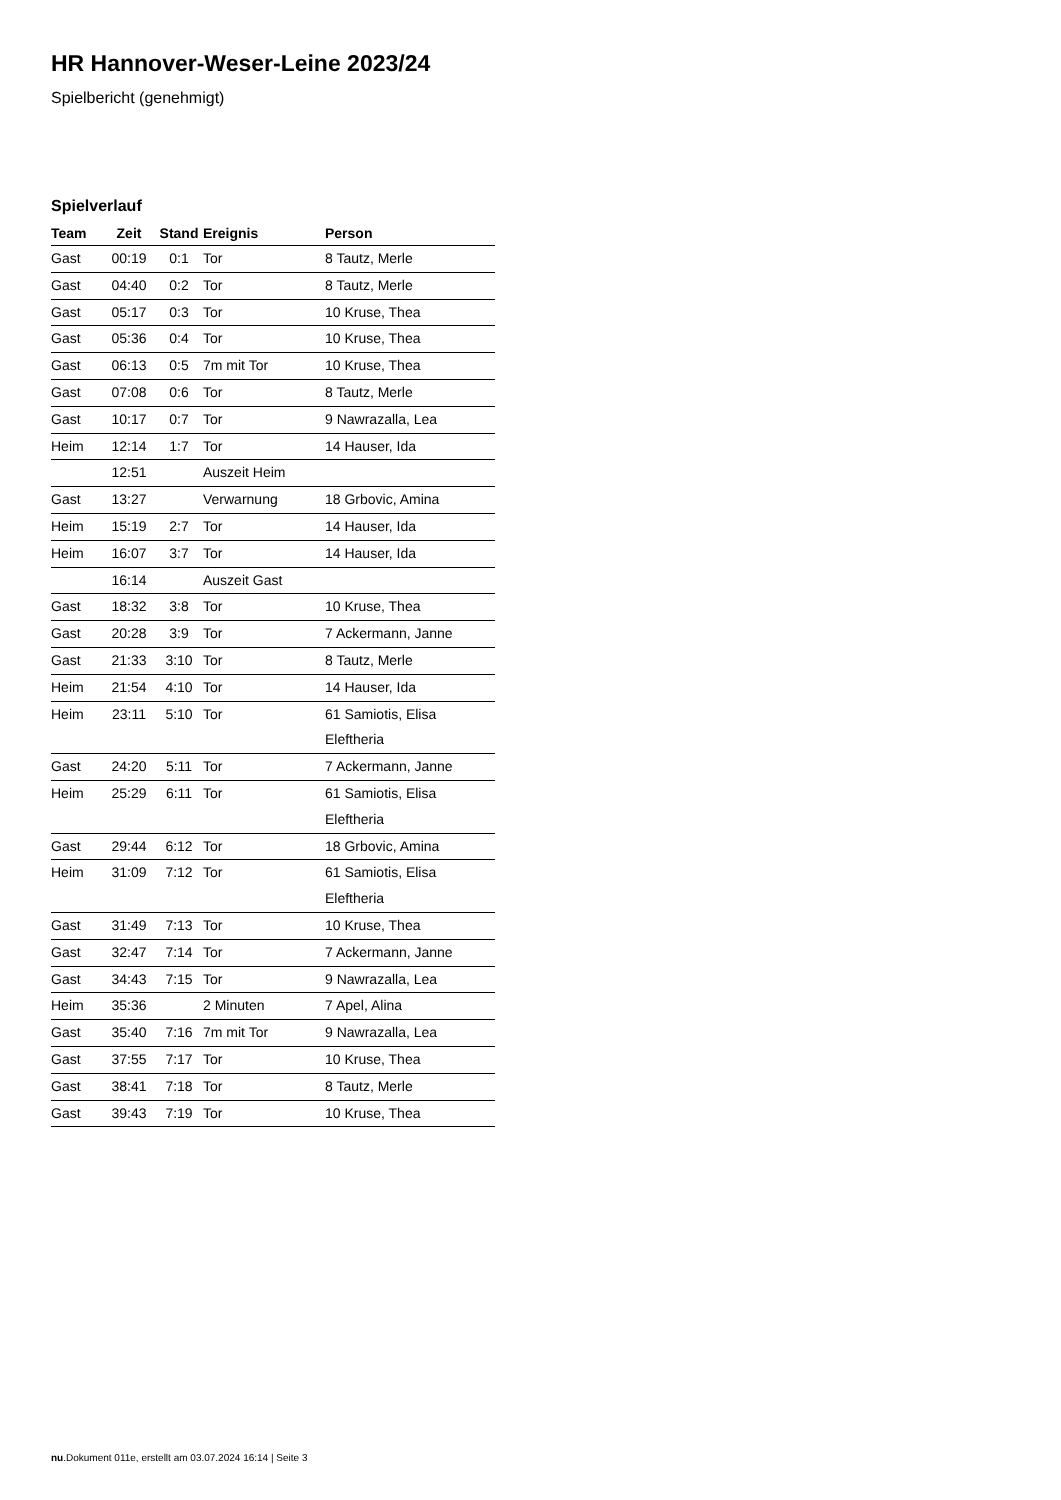HR Hannover-Weser-Leine 2023/24
Spielbericht (genehmigt)
Spielverlauf
| Team | Zeit | Stand | Ereignis | Person |
| --- | --- | --- | --- | --- |
| Gast | 00:19 | 0:1 | Tor | 8 Tautz, Merle |
| Gast | 04:40 | 0:2 | Tor | 8 Tautz, Merle |
| Gast | 05:17 | 0:3 | Tor | 10 Kruse, Thea |
| Gast | 05:36 | 0:4 | Tor | 10 Kruse, Thea |
| Gast | 06:13 | 0:5 | 7m mit Tor | 10 Kruse, Thea |
| Gast | 07:08 | 0:6 | Tor | 8 Tautz, Merle |
| Gast | 10:17 | 0:7 | Tor | 9 Nawrazalla, Lea |
| Heim | 12:14 | 1:7 | Tor | 14 Hauser, Ida |
| | 12:51 | | Auszeit Heim | |
| Gast | 13:27 | | Verwarnung | 18 Grbovic, Amina |
| Heim | 15:19 | 2:7 | Tor | 14 Hauser, Ida |
| Heim | 16:07 | 3:7 | Tor | 14 Hauser, Ida |
| | 16:14 | | Auszeit Gast | |
| Gast | 18:32 | 3:8 | Tor | 10 Kruse, Thea |
| Gast | 20:28 | 3:9 | Tor | 7 Ackermann, Janne |
| Gast | 21:33 | 3:10 | Tor | 8 Tautz, Merle |
| Heim | 21:54 | 4:10 | Tor | 14 Hauser, Ida |
| Heim | 23:11 | 5:10 | Tor | 61 Samiotis, Elisa Eleftheria |
| Gast | 24:20 | 5:11 | Tor | 7 Ackermann, Janne |
| Heim | 25:29 | 6:11 | Tor | 61 Samiotis, Elisa Eleftheria |
| Gast | 29:44 | 6:12 | Tor | 18 Grbovic, Amina |
| Heim | 31:09 | 7:12 | Tor | 61 Samiotis, Elisa Eleftheria |
| Gast | 31:49 | 7:13 | Tor | 10 Kruse, Thea |
| Gast | 32:47 | 7:14 | Tor | 7 Ackermann, Janne |
| Gast | 34:43 | 7:15 | Tor | 9 Nawrazalla, Lea |
| Heim | 35:36 | | 2 Minuten | 7 Apel, Alina |
| Gast | 35:40 | 7:16 | 7m mit Tor | 9 Nawrazalla, Lea |
| Gast | 37:55 | 7:17 | Tor | 10 Kruse, Thea |
| Gast | 38:41 | 7:18 | Tor | 8 Tautz, Merle |
| Gast | 39:43 | 7:19 | Tor | 10 Kruse, Thea |
nu.Dokument 011e, erstellt am 03.07.2024 16:14 | Seite 3